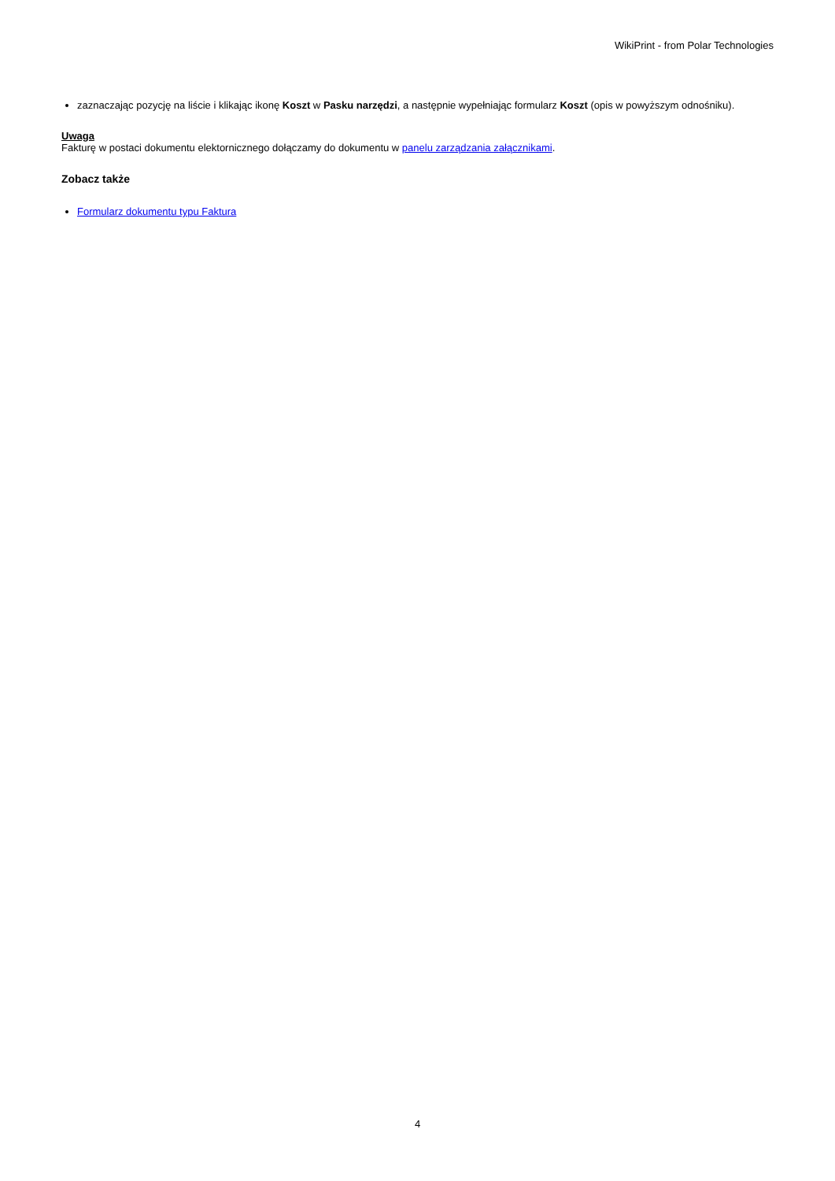WikiPrint - from Polar Technologies
zaznaczając pozycję na liście i klikając ikonę Koszt w Pasku narzędzi, a następnie wypełniając formularz Koszt (opis w powyższym odnośniku).
Uwaga
Fakturę w postaci dokumentu elektornicznego dołączamy do dokumentu w panelu zarządzania załącznikami.
Zobacz także
Formularz dokumentu typu Faktura
4